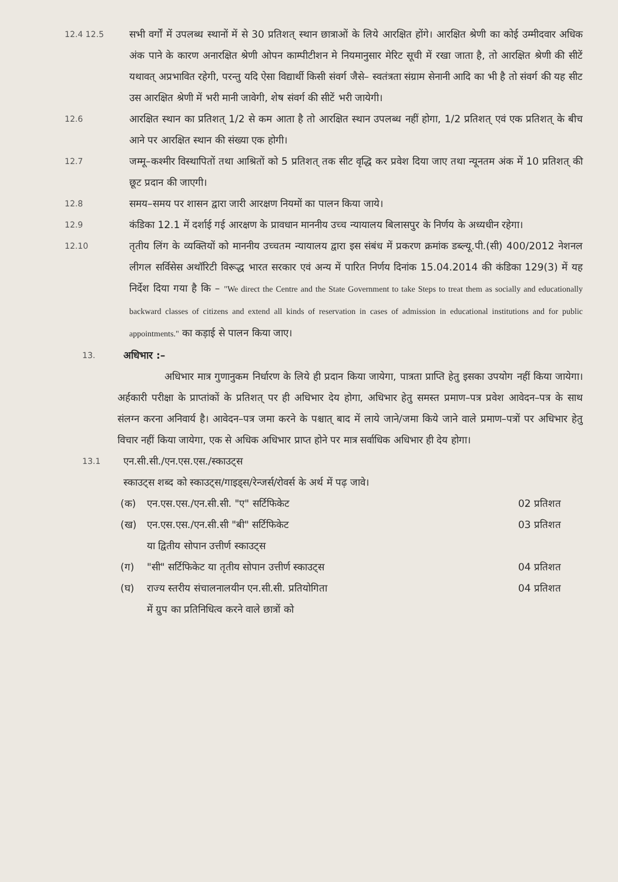12.4 12.5
सभी वर्गों में उपलब्ध स्थानों में से 30 प्रतिशत् स्थान छात्राओं के लिये आरक्षित होंगे। आरक्षित श्रेणी का कोई उम्मीदवार अधिक अंक पाने के कारण अनारक्षित श्रेणी ओपन काम्पीटीशन मे नियमानुसार मेरिट सूची में रखा जाता है, तो आरक्षित श्रेणी की सीटें यथावत् अप्रभावित रहेगी, परन्तु यदि ऐसा विद्यार्थी किसी संवर्ग जैसे– स्वतंत्रता संग्राम सेनानी आदि का भी है तो संवर्ग की यह सीट उस आरक्षित श्रेणी में भरी मानी जावेगी, शेष संवर्ग की सीटें भरी जायेगी।
12.6
आरक्षित स्थान का प्रतिशत् 1/2 से कम आता है तो आरक्षित स्थान उपलब्ध नहीं होगा, 1/2 प्रतिशत् एवं एक प्रतिशत् के बीच आने पर आरक्षित स्थान की संख्या एक होगी।
12.7
जम्मू–कश्मीर विस्थापितों तथा आश्रितों को 5 प्रतिशत् तक सीट वृद्धि कर प्रवेश दिया जाए तथा न्यूनतम अंक में 10 प्रतिशत् की छूट प्रदान की जाएगी।
12.8
समय–समय पर शासन द्वारा जारी आरक्षण नियमों का पालन किया जाये।
12.9
कंडिका 12.1 में दर्शाई गई आरक्षण के प्रावधान माननीय उच्च न्यायालय बिलासपुर के निर्णय के अध्यधीन रहेगा।
12.10
तृतीय लिंग के व्यक्तियों को माननीय उच्चतम न्यायालय द्वारा इस संबंध में प्रकरण क्रमांक डब्ल्यू.पी.(सी) 400/2012 नेशनल लीगल सर्विसेस अथॉरिटी विरूद्ध भारत सरकार एवं अन्य में पारित निर्णय दिनांक 15.04.2014 की कंडिका 129(3) में यह निर्देश दिया गया है कि – "We direct the Centre and the State Government to take Steps to treat them as socially and educationally backward classes of citizens and extend all kinds of reservation in cases of admission in educational institutions and for public appointments." का कड़ाई से पालन किया जाए।
13.
अधिभार :–
अधिभार मात्र गुणानुकम निर्धारण के लिये ही प्रदान किया जायेगा, पात्रता प्राप्ति हेतु इसका उपयोग नहीं किया जायेगा। अर्हकारी परीक्षा के प्राप्तांकों के प्रतिशत् पर ही अधिभार देय होगा, अधिभार हेतु समस्त प्रमाण–पत्र प्रवेश आवेदन–पत्र के साथ संलग्न करना अनिवार्य है। आवेदन–पत्र जमा करने के पश्चात् बाद में लाये जाने/जमा किये जाने वाले प्रमाण–पत्रों पर अधिभार हेतु विचार नहीं किया जायेगा, एक से अधिक अधिभार प्राप्त होने पर मात्र सर्वाधिक अधिभार ही देय होगा।
13.1
एन.सी.सी./एन.एस.एस./स्काउट्स
स्काउट्स शब्द को स्काउट्स/गाइड्स/रेन्जर्स/रोवर्स के अर्थ में पढ़ जावे।
(क) एन.एस.एस./एन.सी.सी. "ए" सर्टिफिकेट 02 प्रतिशत
(ख) एन.एस.एस./एन.सी.सी "बी" सर्टिफिकेट
या द्वितीय सोपान उत्तीर्ण स्काउट्स 03 प्रतिशत
(ग) "सी" सर्टिफिकेट या तृतीय सोपान उत्तीर्ण स्काउट्स 04 प्रतिशत
(घ) राज्य स्तरीय संचालनालयीन एन.सी.सी. प्रतियोगिता
में ग्रुप का प्रतिनिधित्व करने वाले छात्रों को 04 प्रतिशत